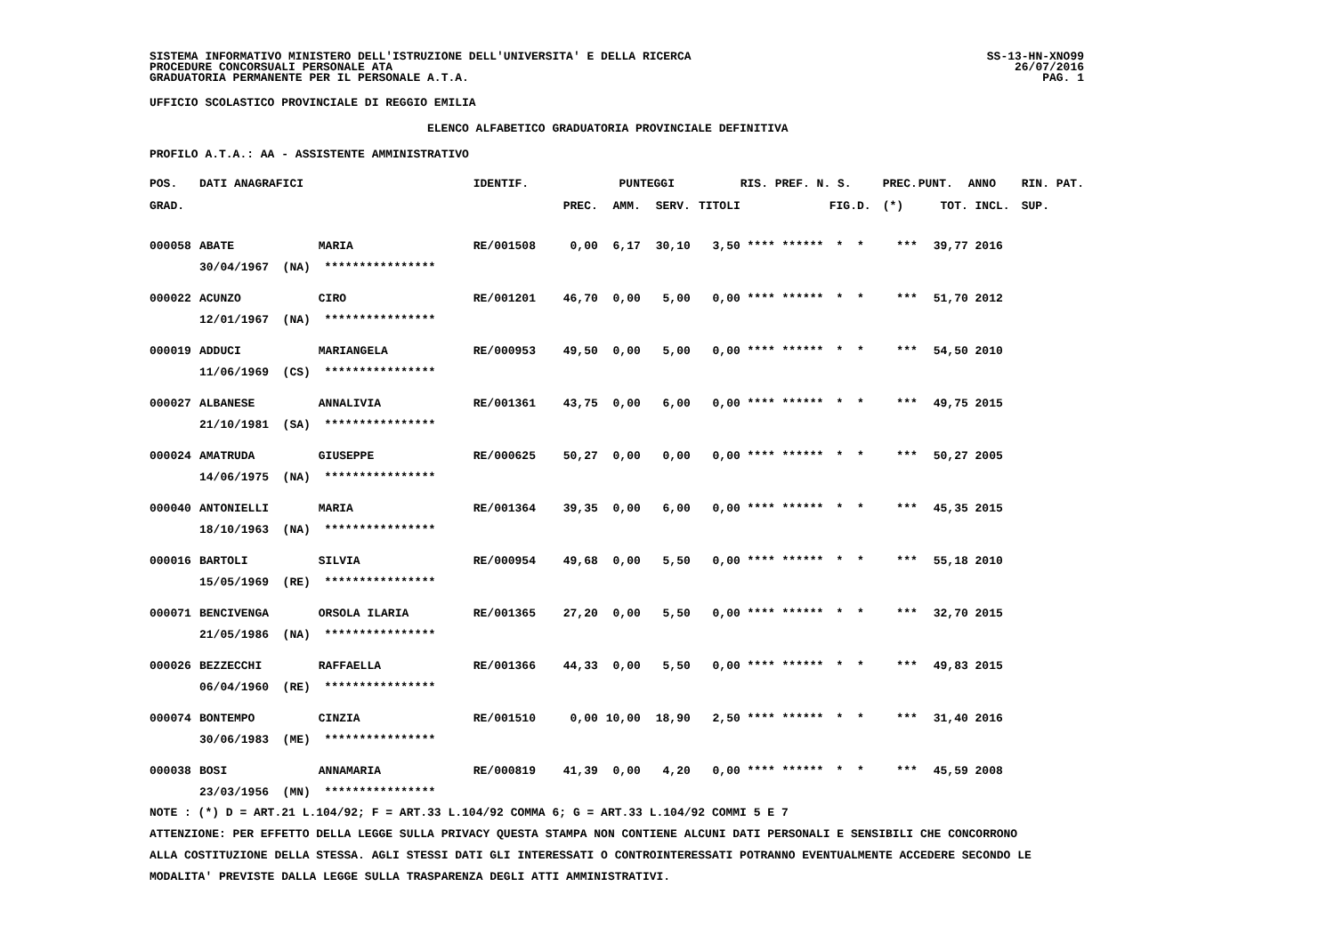SISTEMA INFORMATIVO MINISTERO DELL'ISTRUZIONE DELL'UNIVERSITA' E DELLA RICERCA
PROCEDURE CONCORSUALI PERSONALE ATA
GRADUATORIA PERMANENTE PER IL PERSONALE A.T.A.
SS-13-HN-XNO99
26/07/2016
PAG. 1
UFFICIO SCOLASTICO PROVINCIALE DI REGGIO EMILIA
ELENCO ALFABETICO GRADUATORIA PROVINCIALE DEFINITIVA
PROFILO A.T.A.: AA - ASSISTENTE AMMINISTRATIVO
| POS. | DATI ANAGRAFICI | | IDENTIF. | PUNTEGGI | | | | RIS. PREF. N. S. | | PREC. | PUNT. | ANNO | RIN. PAT. |
| --- | --- | --- | --- | --- | --- | --- | --- | --- | --- | --- | --- | --- | --- |
| GRAD. | | | | PREC. | AMM. | SERV. | TITOLI | | FIG.D. | (*) | TOT. | INCL. | SUP. |
| 000058 | ABATE | MARIA | RE/001508 | 0,00 | 6,17 | 30,10 | 3,50 | **** ****** | * * | *** | 39,77 | 2016 | |
| | 30/04/1967 (NA) **************** | | | | | | | | | | | | |
| 000022 | ACUNZO | CIRO | RE/001201 | 46,70 | 0,00 | 5,00 | 0,00 | **** ****** | * * | *** | 51,70 | 2012 | |
| | 12/01/1967 (NA) **************** | | | | | | | | | | | | |
| 000019 | ADDUCI | MARIANGELA | RE/000953 | 49,50 | 0,00 | 5,00 | 0,00 | **** ****** | * * | *** | 54,50 | 2010 | |
| | 11/06/1969 (CS) **************** | | | | | | | | | | | | |
| 000027 | ALBANESE | ANNALIVIA | RE/001361 | 43,75 | 0,00 | 6,00 | 0,00 | **** ****** | * * | *** | 49,75 | 2015 | |
| | 21/10/1981 (SA) **************** | | | | | | | | | | | | |
| 000024 | AMATRUDA | GIUSEPPE | RE/000625 | 50,27 | 0,00 | 0,00 | 0,00 | **** ****** | * * | *** | 50,27 | 2005 | |
| | 14/06/1975 (NA) **************** | | | | | | | | | | | | |
| 000040 | ANTONIELLI | MARIA | RE/001364 | 39,35 | 0,00 | 6,00 | 0,00 | **** ****** | * * | *** | 45,35 | 2015 | |
| | 18/10/1963 (NA) **************** | | | | | | | | | | | | |
| 000016 | BARTOLI | SILVIA | RE/000954 | 49,68 | 0,00 | 5,50 | 0,00 | **** ****** | * * | *** | 55,18 | 2010 | |
| | 15/05/1969 (RE) **************** | | | | | | | | | | | | |
| 000071 | BENCIVENGA | ORSOLA ILARIA | RE/001365 | 27,20 | 0,00 | 5,50 | 0,00 | **** ****** | * * | *** | 32,70 | 2015 | |
| | 21/05/1986 (NA) **************** | | | | | | | | | | | | |
| 000026 | BEZZECCHI | RAFFAELLA | RE/001366 | 44,33 | 0,00 | 5,50 | 0,00 | **** ****** | * * | *** | 49,83 | 2015 | |
| | 06/04/1960 (RE) **************** | | | | | | | | | | | | |
| 000074 | BONTEMPO | CINZIA | RE/001510 | 0,00 | 10,00 | 18,90 | 2,50 | **** ****** | * * | *** | 31,40 | 2016 | |
| | 30/06/1983 (ME) **************** | | | | | | | | | | | | |
| 000038 | BOSI | ANNAMARIA | RE/000819 | 41,39 | 0,00 | 4,20 | 0,00 | **** ****** | * * | *** | 45,59 | 2008 | |
| | 23/03/1956 (MN) **************** | | | | | | | | | | | | |
NOTE : (*) D = ART.21 L.104/92; F = ART.33 L.104/92 COMMA 6; G = ART.33 L.104/92 COMMI 5 E 7
ATTENZIONE: PER EFFETTO DELLA LEGGE SULLA PRIVACY QUESTA STAMPA NON CONTIENE ALCUNI DATI PERSONALI E SENSIBILI CHE CONCORRONO
ALLA COSTITUZIONE DELLA STESSA. AGLI STESSI DATI GLI INTERESSATI O CONTROINTERESSATI POTRANNO EVENTUALMENTE ACCEDERE SECONDO LE
MODALITA' PREVISTE DALLA LEGGE SULLA TRASPARENZA DEGLI ATTI AMMINISTRATIVI.